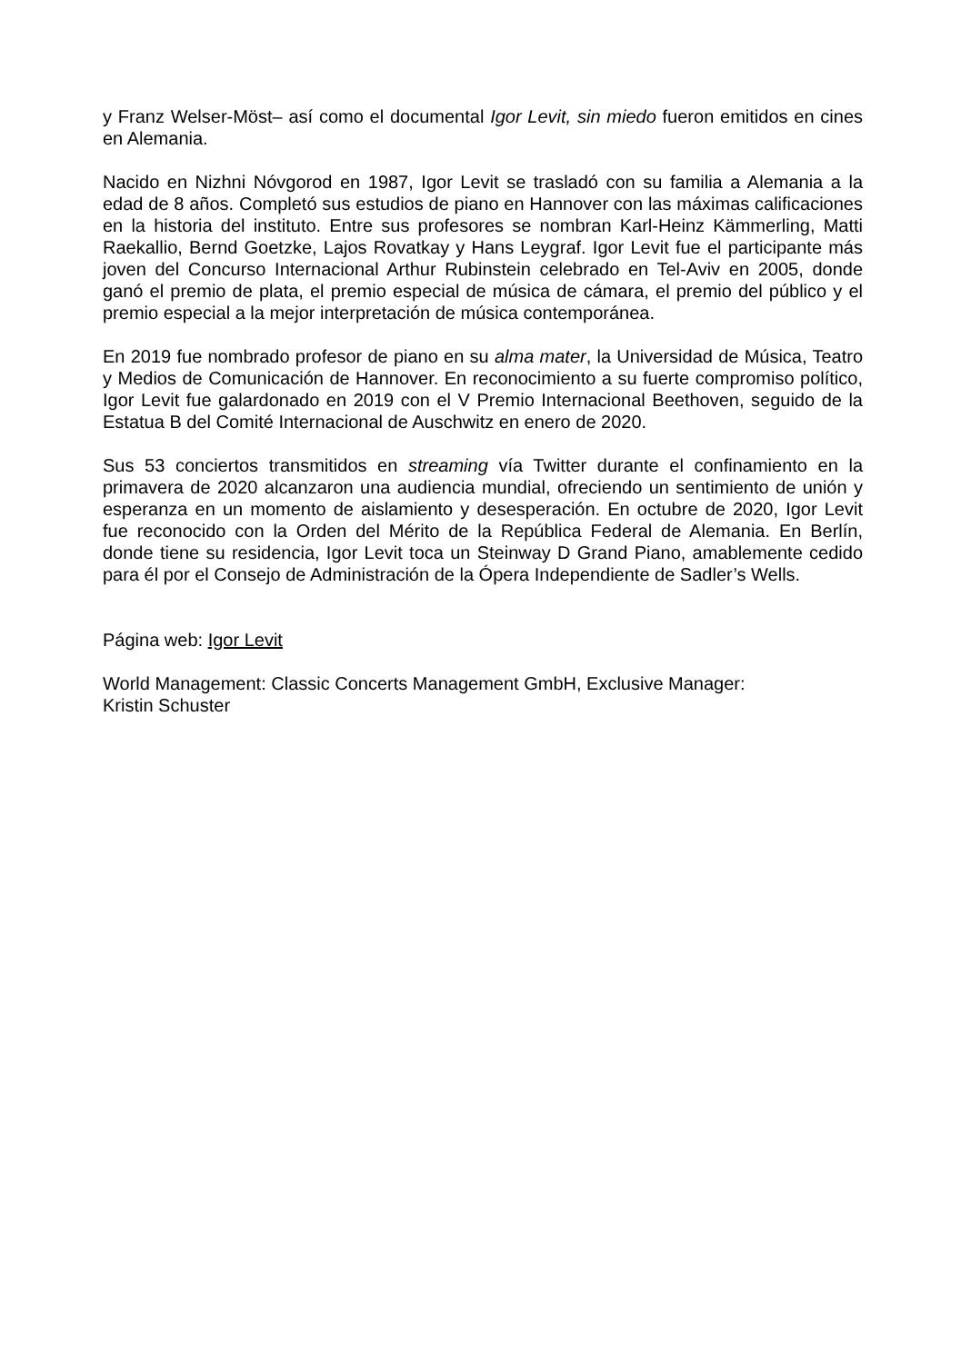y Franz Welser-Möst– así como el documental Igor Levit, sin miedo fueron emitidos en cines en Alemania.
Nacido en Nizhni Nóvgorod en 1987, Igor Levit se trasladó con su familia a Alemania a la edad de 8 años. Completó sus estudios de piano en Hannover con las máximas calificaciones en la historia del instituto. Entre sus profesores se nombran Karl-Heinz Kämmerling, Matti Raekallio, Bernd Goetzke, Lajos Rovatkay y Hans Leygraf. Igor Levit fue el participante más joven del Concurso Internacional Arthur Rubinstein celebrado en Tel-Aviv en 2005, donde ganó el premio de plata, el premio especial de música de cámara, el premio del público y el premio especial a la mejor interpretación de música contemporánea.
En 2019 fue nombrado profesor de piano en su alma mater, la Universidad de Música, Teatro y Medios de Comunicación de Hannover. En reconocimiento a su fuerte compromiso político, Igor Levit fue galardonado en 2019 con el V Premio Internacional Beethoven, seguido de la Estatua B del Comité Internacional de Auschwitz en enero de 2020.
Sus 53 conciertos transmitidos en streaming vía Twitter durante el confinamiento en la primavera de 2020 alcanzaron una audiencia mundial, ofreciendo un sentimiento de unión y esperanza en un momento de aislamiento y desesperación. En octubre de 2020, Igor Levit fue reconocido con la Orden del Mérito de la República Federal de Alemania. En Berlín, donde tiene su residencia, Igor Levit toca un Steinway D Grand Piano, amablemente cedido para él por el Consejo de Administración de la Ópera Independiente de Sadler’s Wells.
Página web: Igor Levit
World Management: Classic Concerts Management GmbH, Exclusive Manager:
Kristin Schuster